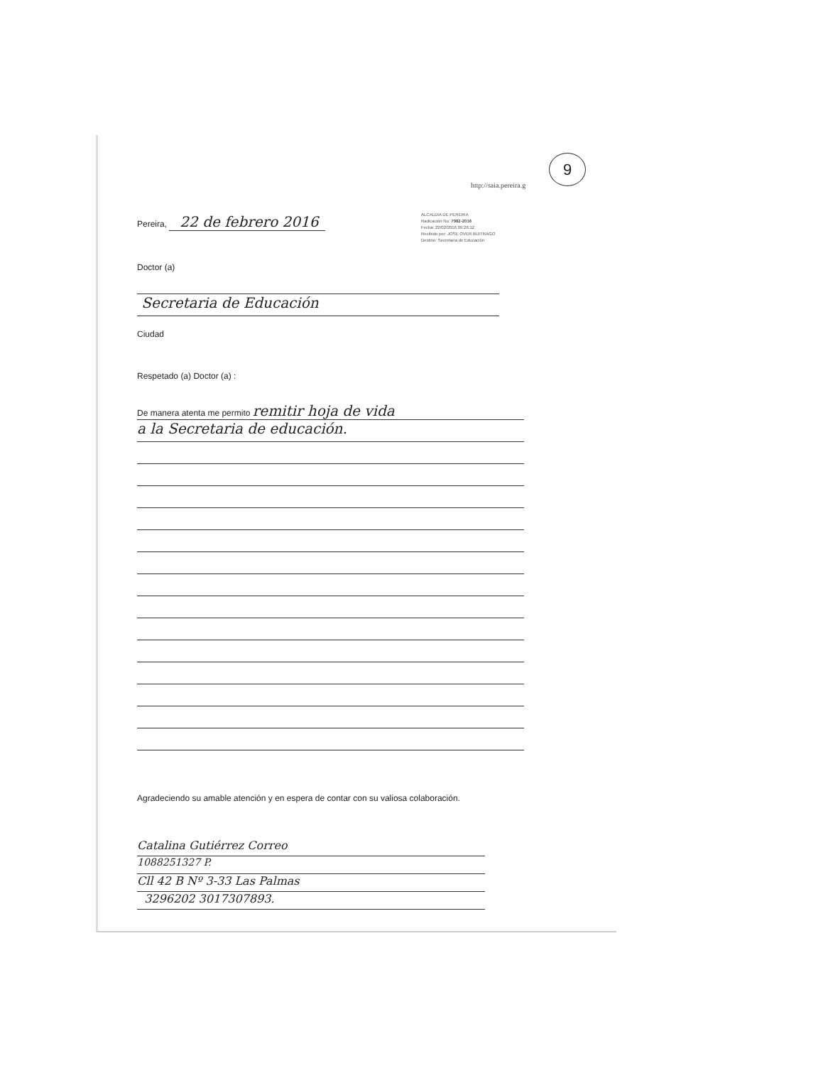http://saia.pereira.g
9
ALCALDIA DE PEREIRA
Radicación No: 7982-2016
Fecha: 22/02/2016 09:26:12
Recibido por: JOSE OVER BUITRAGO
Destino: Secretaria de Educación
Pereira, 22 de febrero 2016
Doctor (a)
Secretaria de Educación
Ciudad
Respetado (a) Doctor (a) :
De manera atenta me permito remitir hoja de vida
a la Secretaria de educación.
Agradeciendo su amable atención y en espera de contar con su valiosa colaboración.
Catalina Gutiérrez Correo
1088251327 P.
Cll 42 B Nº 3-33 Las Palmas
3296202 3017307893.